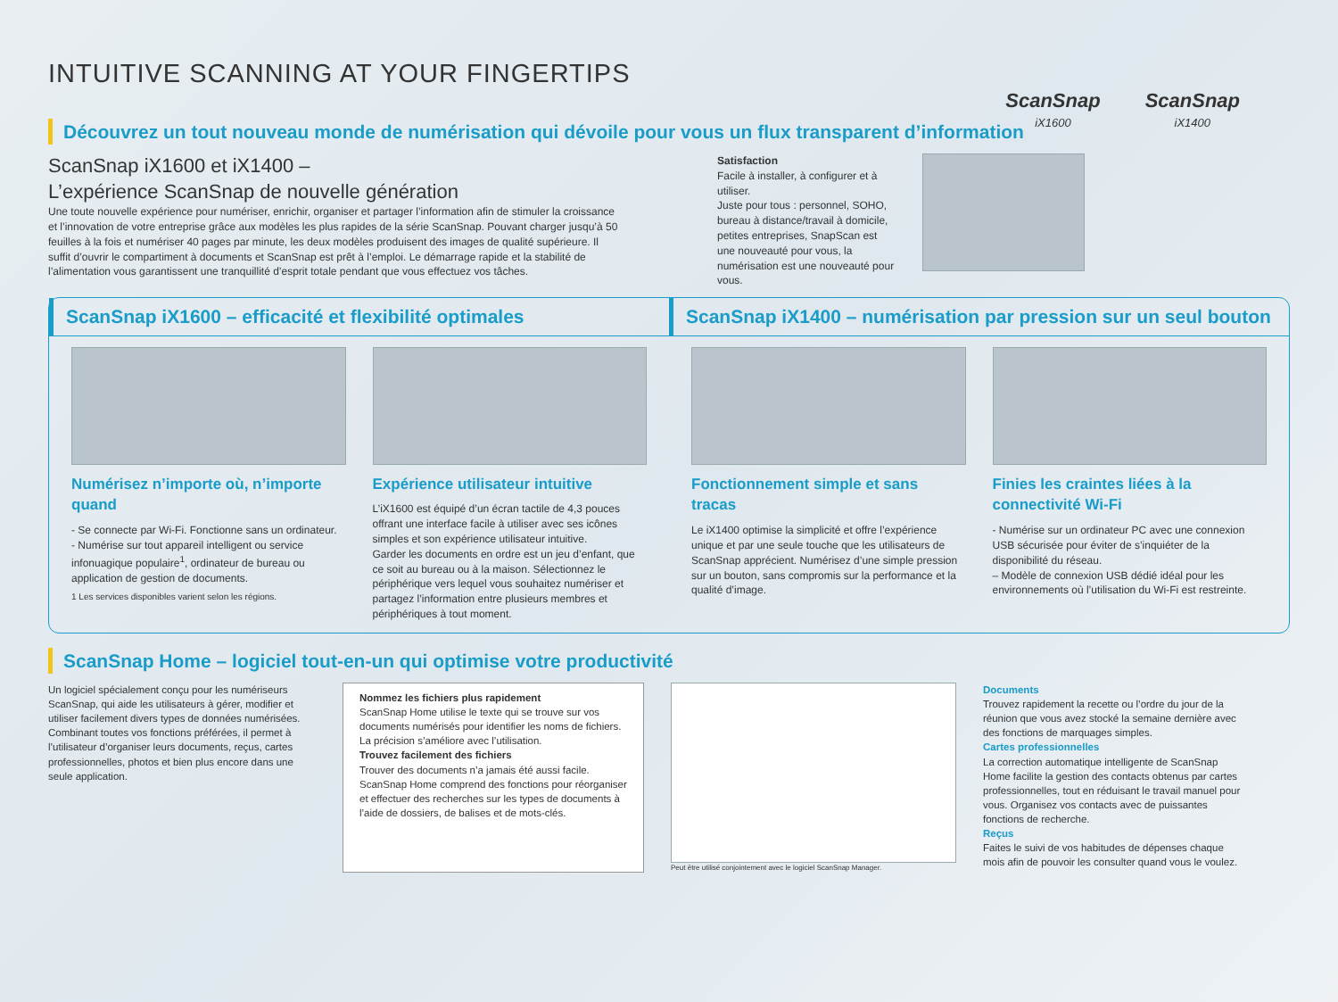ScanSnap
iX1600
ScanSnap
iX1400
INTUITIVE SCANNING AT YOUR FINGERTIPS
Découvrez un tout nouveau monde de numérisation qui dévoile pour vous un flux transparent d’information
ScanSnap iX1600 et iX1400 –
L’expérience ScanSnap de nouvelle génération
Une toute nouvelle expérience pour numériser, enrichir, organiser et partager l’information afin de stimuler la croissance et l’innovation de votre entreprise grâce aux modèles les plus rapides de la série ScanSnap. Pouvant charger jusqu’à 50 feuilles à la fois et numériser 40 pages par minute, les deux modèles produisent des images de qualité supérieure. Il suffit d’ouvrir le compartiment à documents et ScanSnap est prêt à l’emploi. Le démarrage rapide et la stabilité de l’alimentation vous garantissent une tranquillité d’esprit totale pendant que vous effectuez vos tâches.
Satisfaction
Facile à installer, à configurer et à utiliser.
Juste pour tous : personnel, SOHO, bureau à distance/travail à domicile, petites entreprises, SnapScan est une nouveauté pour vous, la numérisation est une nouveauté pour vous.
ScanSnap iX1600 – efficacité et flexibilité optimales
Numérisez n’importe où, n’importe quand
- Se connecte par Wi-Fi. Fonctionne sans un ordinateur.
- Numérise sur tout appareil intelligent ou service infonuagique populaire<sup>1</sup>, ordinateur de bureau ou application de gestion de documents.
1 Les services disponibles varient selon les régions.
Expérience utilisateur intuitive
L’iX1600 est équipé d’un écran tactile de 4,3 pouces offrant une interface facile à utiliser avec ses icônes simples et son expérience utilisateur intuitive.
Garder les documents en ordre est un jeu d’enfant, que ce soit au bureau ou à la maison. Sélectionnez le périphérique vers lequel vous souhaitez numériser et partagez l’information entre plusieurs membres et périphériques à tout moment.
ScanSnap iX1400 – numérisation par pression sur un seul bouton
Fonctionnement simple et sans tracas
Le iX1400 optimise la simplicité et offre l’expérience unique et par une seule touche que les utilisateurs de ScanSnap apprécient. Numérisez d’une simple pression sur un bouton, sans compromis sur la performance et la qualité d’image.
Finies les craintes liées à la connectivité Wi-Fi
- Numérise sur un ordinateur PC avec une connexion USB sécurisée pour éviter de s’inquiéter de la disponibilité du réseau.
– Modèle de connexion USB dédié idéal pour les environnements où l’utilisation du Wi-Fi est restreinte.
ScanSnap Home – logiciel tout-en-un qui optimise votre productivité
Un logiciel spécialement conçu pour les numériseurs ScanSnap, qui aide les utilisateurs à gérer, modifier et utiliser facilement divers types de données numérisées.
Combinant toutes vos fonctions préférées, il permet à l’utilisateur d’organiser leurs documents, reçus, cartes professionnelles, photos et bien plus encore dans une seule application.
Nommez les fichiers plus rapidement
ScanSnap Home utilise le texte qui se trouve sur vos documents numérisés pour identifier les noms de fichiers.
La précision s’améliore avec l’utilisation.
Trouvez facilement des fichiers
Trouver des documents n’a jamais été aussi facile. ScanSnap Home comprend des fonctions pour réorganiser et effectuer des recherches sur les types de documents à l’aide de dossiers, de balises et de mots-clés.
Peut être utilisé conjointement avec le logiciel ScanSnap Manager.
Documents
Trouvez rapidement la recette ou l’ordre du jour de la réunion que vous avez stocké la semaine dernière avec des fonctions de marquages simples.
Cartes professionnelles
La correction automatique intelligente de ScanSnap Home facilite la gestion des contacts obtenus par cartes professionnelles, tout en réduisant le travail manuel pour vous. Organisez vos contacts avec de puissantes fonctions de recherche.
Reçus
Faites le suivi de vos habitudes de dépenses chaque mois afin de pouvoir les consulter quand vous le voulez.